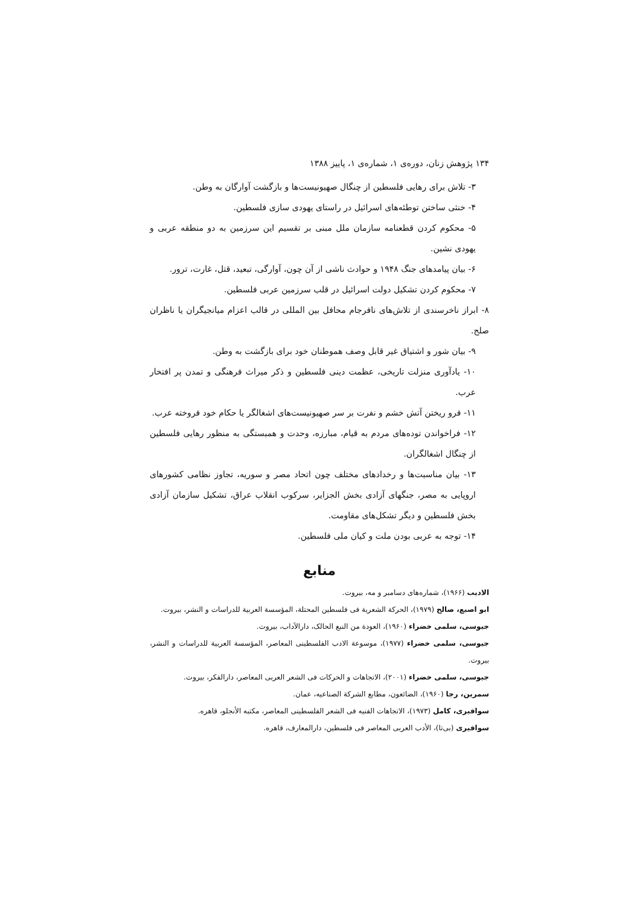۱۳۴ پژوهش زنان، دوره‌ی ۱، شماره‌ی ۱، پاییز ۱۳۸۸
۳- تلاش برای رهایی فلسطین از چنگال صهیونیست‌ها و بازگشت آوارگان به وطن.
۴- خنثی ساختن توطئه‌های اسرائیل در راستای یهودی سازی فلسطین.
۵- محکوم کردن قطعنامه سازمان ملل مبنی بر تقسیم این سرزمین به دو منطقه عربی و یهودی نشین.
۶- بیان پیامدهای جنگ ۱۹۴۸ و حوادث ناشی از آن چون، آوارگی، تبعید، قتل، غارت، ترور.
۷- محکوم کردن تشکیل دولت اسرائیل در قلب سرزمین عربی فلسطین.
۸- ابراز ناخرسندی از تلاش‌های نافرجام محافل بین المللی در قالب اعزام میانجیگران یا ناظران صلح.
۹- بیان شور و اشتیاق غیر قابل وصف هموطنان خود برای بازگشت به وطن.
۱۰- یادآوری منزلت تاریخی، عظمت دینی فلسطین و ذکر میراث فرهنگی و تمدن پر افتخار عرب.
۱۱- فرو ریختن آتش خشم و نفرت بر سر صهیونیست‌های اشغالگر یا حکام خود فروخته عرب.
۱۲- فراخواندن توده‌های مردم به قیام، مبارزه، وحدت و همبستگی به منظور رهایی فلسطین از چنگال اشغالگران.
۱۳- بیان مناسبت‌ها و رخدادهای مختلف چون اتحاد مصر و سوریه، تجاوز نظامی کشورهای اروپایی به مصر، جنگهای آزادی بخش الجزایر، سرکوب انقلاب عراق، تشکیل سازمان آزادی بخش فلسطین و دیگر تشکل‌های مقاومت.
۱۴- توجه به عربی بودن ملت و کیان ملی فلسطین.
منابع
الادیب (۱۹۶۶)، شماره‌های دسامبر و مه، بیروت.
ابو اصبع، صالح (۱۹۷۹)، الحرکة الشعریة فی فلسطین المحتلة، المؤسسة العربیة للدراسات و النشر، بیروت.
جیوسی، سلمی خضراء (۱۹۶۰)، العودة من النبع الحالک، دارالآداب، بیروت.
جیوسی، سلمی خضراء (۱۹۷۷)، موسوعة الادب الفلسطینی المعاصر، المؤسسة العربیة للدراسات و النشر، بیروت.
جیوسی، سلمی خضراء (۲۰۰۱)، الاتجاهات و الحرکات فی الشعر العربی المعاصر، دارالفکر، بیروت.
سمرین، رجا (۱۹۶۰)، الضائعون، مطابع الشرکة الصناعیه، عمان.
سوافیری، کامل (۱۹۷۳)، الاتجاهات الفنیه فی الشعر الفلسطینی المعاصر، مکتبه الأنجلو، قاهره.
سوافیری (بی‌تا)، الأدب العربی المعاصر فی فلسطین، دارالمعارف، قاهره.